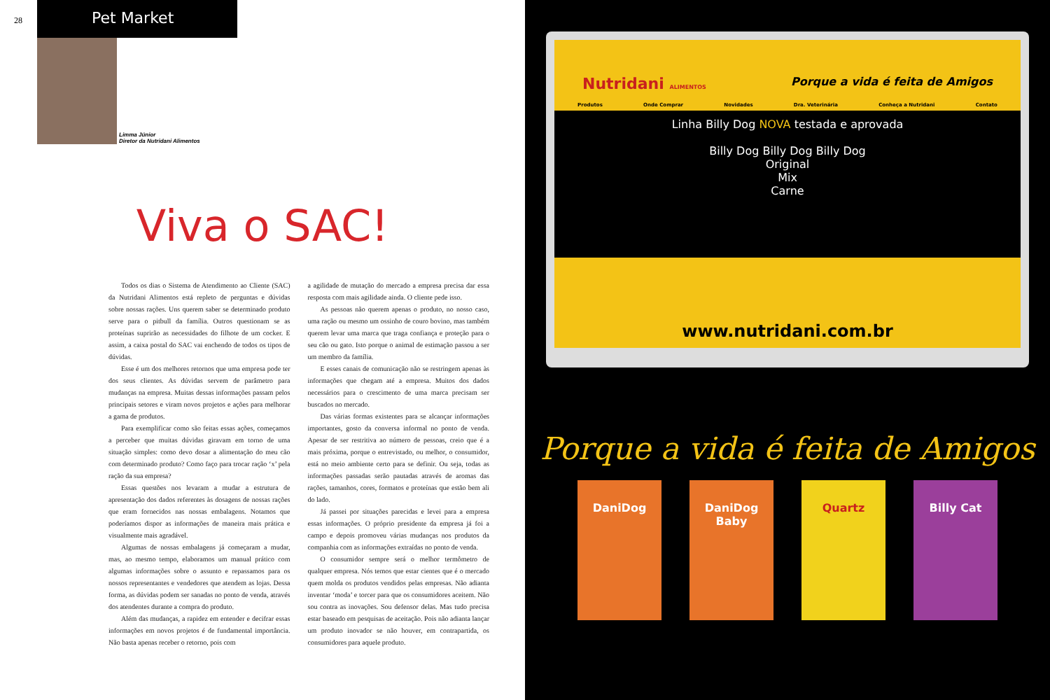28
Pet Market
Limma Júnior
Diretor da Nutridani Alimentos
Viva o SAC!
Todos os dias o Sistema de Atendimento ao Cliente (SAC) da Nutridani Alimentos está repleto de perguntas e dúvidas sobre nossas rações. Uns querem saber se determinado produto serve para o pitbull da família. Outros questionam se as proteínas suprirão as necessidades do filhote de um cocker. E assim, a caixa postal do SAC vai enchendo de todos os tipos de dúvidas.
Esse é um dos melhores retornos que uma empresa pode ter dos seus clientes. As dúvidas servem de parâmetro para mudanças na empresa. Muitas dessas informações passam pelos principais setores e viram novos projetos e ações para melhorar a gama de produtos.
Para exemplificar como são feitas essas ações, começamos a perceber que muitas dúvidas giravam em torno de uma situação simples: como devo dosar a alimentação do meu cão com determinado produto? Como faço para trocar ração ‘x’ pela ração da sua empresa?
Essas questões nos levaram a mudar a estrutura de apresentação dos dados referentes às dosagens de nossas rações que eram fornecidos nas nossas embalagens. Notamos que poderíamos dispor as informações de maneira mais prática e visualmente mais agradável.
Algumas de nossas embalagens já começaram a mudar, mas, ao mesmo tempo, elaboramos um manual prático com algumas informações sobre o assunto e repassamos para os nossos representantes e vendedores que atendem as lojas. Dessa forma, as dúvidas podem ser sanadas no ponto de venda, através dos atendentes durante a compra do produto.
Além das mudanças, a rapidez em entender e decifrar essas informações em novos projetos é de fundamental importância. Não basta apenas receber o retorno, pois com
a agilidade de mutação do mercado a empresa precisa dar essa resposta com mais agilidade ainda. O cliente pede isso.
As pessoas não querem apenas o produto, no nosso caso, uma ração ou mesmo um ossinho de couro bovino, mas também querem levar uma marca que traga confiança e proteção para o seu cão ou gato. Isto porque o animal de estimação passou a ser um membro da família.
E esses canais de comunicação não se restringem apenas às informações que chegam até a empresa. Muitos dos dados necessários para o crescimento de uma marca precisam ser buscados no mercado.
Das várias formas existentes para se alcançar informações importantes, gosto da conversa informal no ponto de venda. Apesar de ser restritiva ao número de pessoas, creio que é a mais próxima, porque o entrevistado, ou melhor, o consumidor, está no meio ambiente certo para se definir. Ou seja, todas as informações passadas serão pautadas através de aromas das rações, tamanhos, cores, formatos e proteínas que estão bem ali do lado.
Já passei por situações parecidas e levei para a empresa essas informações. O próprio presidente da empresa já foi a campo e depois promoveu várias mudanças nos produtos da companhia com as informações extraídas no ponto de venda.
O consumidor sempre será o melhor termômetro de qualquer empresa. Nós temos que estar cientes que é o mercado quem molda os produtos vendidos pelas empresas. Não adianta inventar ‘moda’ e torcer para que os consumidores aceitem. Não sou contra as inovações. Sou defensor delas. Mas tudo precisa estar baseado em pesquisas de aceitação. Pois não adianta lançar um produto inovador se não houver, em contrapartida, os consumidores para aquele produto.
Nutridani ALIMENTOS Porque a vida é feita de Amigos
Produtos Onde Comprar Novidades Dra. Veterinária Conheça a Nutridani Contato
Linha Billy Dog NOVA testada e aprovada
Billy Dog Billy Dog Billy Dog
Original
Mix
Carne
www.nutridani.com.br
Porque a vida é feita de Amigos
DaniDog DaniDog Baby Quartz Billy Cat